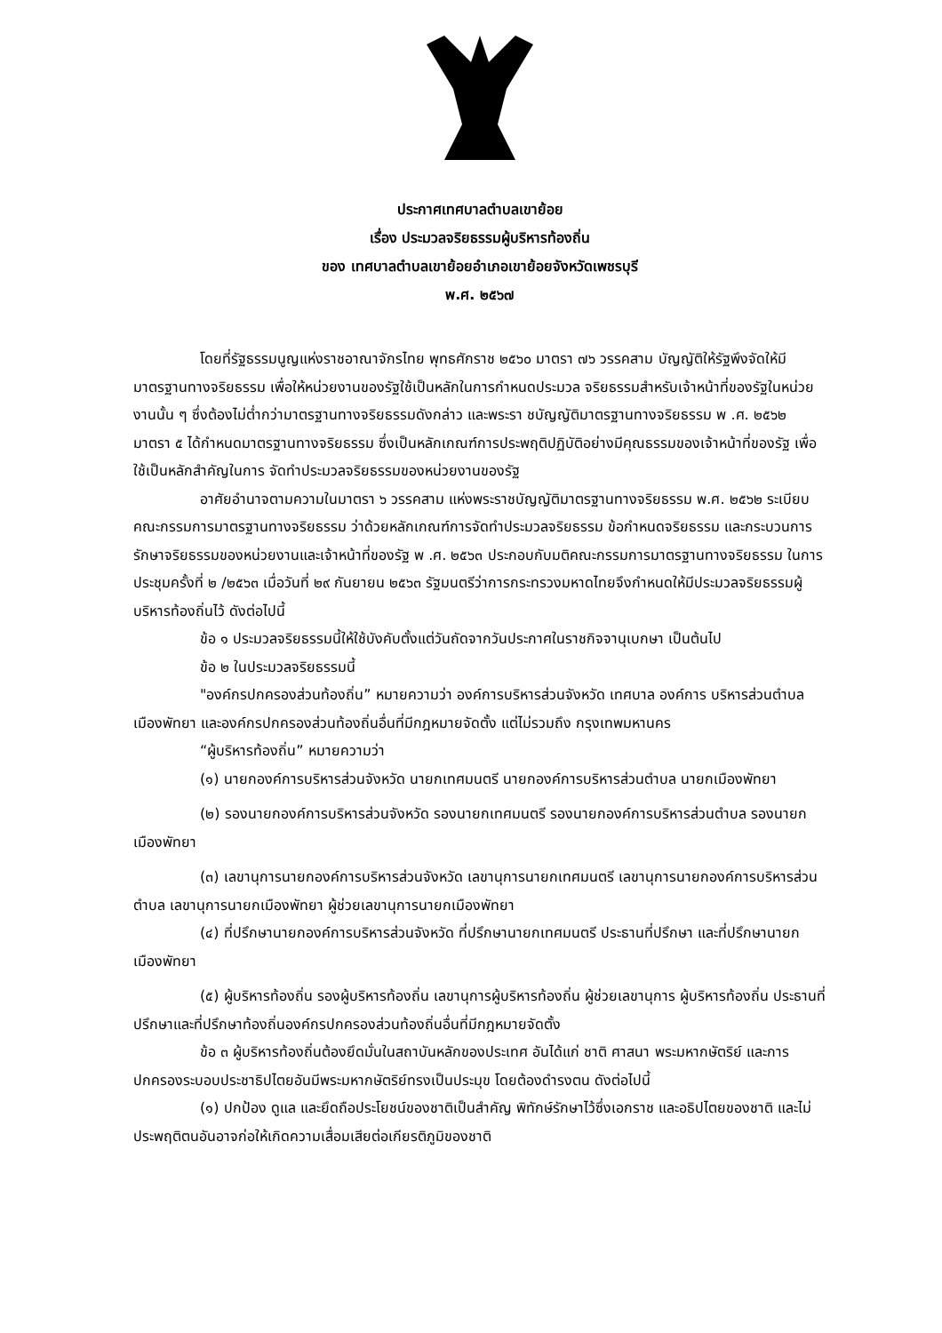ประกาศเทศบาลตำบลเขาย้อย
เรื่อง ประมวลจริยธรรมผู้บริหารท้องถิ่น
ของ เทศบาลตำบลเขาย้อยอำเภอเขาย้อยจังหวัดเพชรบุรี
พ.ศ. ๒๕๖๗
โดยที่รัฐธรรมนูญแห่งราชอาณาจักรไทย พุทธศักราช ๒๕๖๐ มาตรา ๗๖ วรรคสาม บัญญัติให้รัฐพึงจัดให้มีมาตรฐานทางจริยธรรม เพื่อให้หน่วยงานของรัฐใช้เป็นหลักในการกำหนดประมวล จริยธรรมสำหรับเจ้าหน้าที่ของรัฐในหน่วยงานนั้น ๆ ซึ่งต้องไม่ต่ำกว่ามาตรฐานทางจริยธรรมดังกล่าว และพระรา ชบัญญัติมาตรฐานทางจริยธรรม พ .ศ. ๒๕๖๒ มาตรา ๕ ได้กำหนดมาตรฐานทางจริยธรรม ซึ่งเป็นหลักเกณฑ์การประพฤติปฏิบัติอย่างมีคุณธรรมของเจ้าหน้าที่ของรัฐ เพื่อใช้เป็นหลักสำคัญในการ จัดทำประมวลจริยธรรมของหน่วยงานของรัฐ
อาศัยอำนาจตามความในมาตรา ๖ วรรคสาม แห่งพระราชบัญญัติมาตรฐานทางจริยธรรม พ.ศ. ๒๕๖๒ ระเบียบคณะกรรมการมาตรฐานทางจริยธรรม ว่าด้วยหลักเกณฑ์การจัดทำประมวลจริยธรรม ข้อกำหนดจริยธรรม และกระบวนการรักษาจริยธรรมของหน่วยงานและเจ้าหน้าที่ของรัฐ พ .ศ. ๒๕๖๓ ประกอบกับมติคณะกรรมการมาตรฐานทางจริยธรรม ในการประชุมครั้งที่ ๒ /๒๕๖๓ เมื่อวันที่ ๒๙ กันยายน ๒๕๖๓ รัฐมนตรีว่าการกระทรวงมหาดไทยจึงกำหนดให้มีประมวลจริยธรรมผู้บริหารท้องถิ่นไว้ ดังต่อไปนี้
ข้อ ๑ ประมวลจริยธรรมนี้ให้ใช้บังคับตั้งแต่วันถัดจากวันประกาศในราชกิจจานุเบกษา เป็นต้นไป
ข้อ ๒ ในประมวลจริยธรรมนี้
"องค์กรปกครองส่วนท้องถิ่น” หมายความว่า องค์การบริหารส่วนจังหวัด เทศบาล องค์การ บริหารส่วนตำบล เมืองพัทยา และองค์กรปกครองส่วนท้องถิ่นอื่นที่มีกฎหมายจัดตั้ง แต่ไม่รวมถึง กรุงเทพมหานคร
“ผู้บริหารท้องถิ่น” หมายความว่า
(๑) นายกองค์การบริหารส่วนจังหวัด นายกเทศมนตรี นายกองค์การบริหารส่วนตำบล นายกเมืองพัทยา
(๒) รองนายกองค์การบริหารส่วนจังหวัด รองนายกเทศมนตรี รองนายกองค์การบริหารส่วนตำบล รองนายกเมืองพัทยา
(๓) เลขานุการนายกองค์การบริหารส่วนจังหวัด เลขานุการนายกเทศมนตรี เลขานุการนายกองค์การบริหารส่วนตำบล เลขานุการนายกเมืองพัทยา ผู้ช่วยเลขานุการนายกเมืองพัทยา
(๔) ที่ปรึกษานายกองค์การบริหารส่วนจังหวัด ที่ปรึกษานายกเทศมนตรี ประธานที่ปรึกษา และที่ปรึกษานายกเมืองพัทยา
(๕) ผู้บริหารท้องถิ่น รองผู้บริหารท้องถิ่น เลขานุการผู้บริหารท้องถิ่น ผู้ช่วยเลขานุการ ผู้บริหารท้องถิ่น ประธานที่ปรึกษาและที่ปรึกษาท้องถิ่นองค์กรปกครองส่วนท้องถิ่นอื่นที่มีกฎหมายจัดตั้ง
ข้อ ๓ ผู้บริหารท้องถิ่นต้องยึดมั่นในสถาบันหลักของประเทศ อันได้แก่ ชาติ ศาสนา พระมหากษัตริย์ และการปกครองระบอบประชาธิปไตยอันมีพระมหากษัตริย์ทรงเป็นประมุข โดยต้องดำรงตน ดังต่อไปนี้
(๑) ปกป้อง ดูแล และยึดถือประโยชน์ของชาติเป็นสำคัญ พิทักษ์รักษาไว้ซึ่งเอกราช และอธิปไตยของชาติ และไม่ประพฤติตนอันอาจก่อให้เกิดความเสื่อมเสียต่อเกียรติภูมิของชาติ